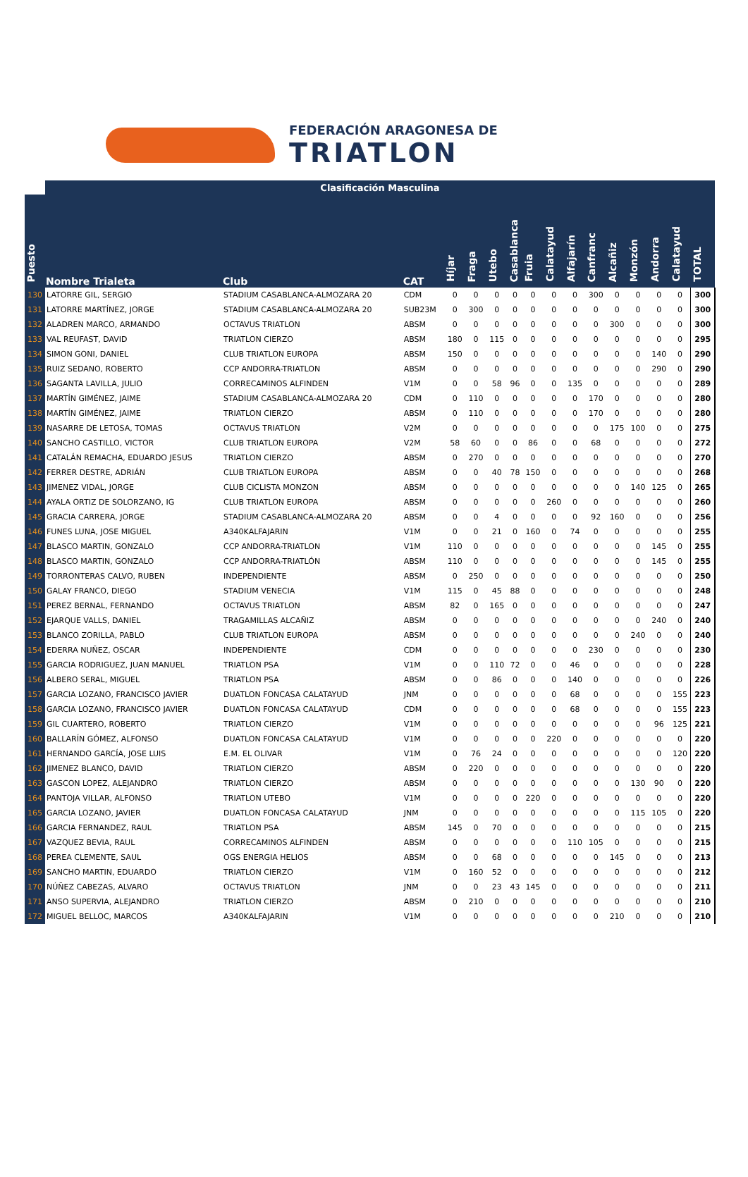FEDERACIÓN ARAGONESA DE
TRIATLON
| | Clasificación Masculina | | | | | | | | | | | | | | | |
| --- | --- | --- | --- | --- | --- | --- | --- | --- | --- | --- | --- | --- | --- | --- | --- | --- |
| Puesto | Nombre Trialeta | Club | CAT | Híjar | Fraga | Utebo | Casablanca | Fruia | Calatayud | Alfajarín | Canfranc | Alcañiz | Monzón | Andorra | Calatayud | TOTAL |
| 130 | LATORRE GIL, SERGIO | STADIUM CASABLANCA-ALMOZARA 20 | CDM | 0 | 0 | 0 | 0 | 0 | 0 | 0 | 300 | 0 | 0 | 0 | 0 | 300 |
| 131 | LATORRE MARTÍNEZ, JORGE | STADIUM CASABLANCA-ALMOZARA 20 | SUB23M | 0 | 300 | 0 | 0 | 0 | 0 | 0 | 0 | 0 | 0 | 0 | 0 | 300 |
| 132 | ALADREN MARCO, ARMANDO | OCTAVUS TRIATLON | ABSM | 0 | 0 | 0 | 0 | 0 | 0 | 0 | 0 | 300 | 0 | 0 | 0 | 300 |
| 133 | VAL REUFAST, DAVID | TRIATLON CIERZO | ABSM | 180 | 0 | 115 | 0 | 0 | 0 | 0 | 0 | 0 | 0 | 0 | 0 | 295 |
| 134 | SIMON GONI, DANIEL | CLUB TRIATLON EUROPA | ABSM | 150 | 0 | 0 | 0 | 0 | 0 | 0 | 0 | 0 | 0 | 140 | 0 | 290 |
| 135 | RUIZ SEDANO, ROBERTO | CCP ANDORRA-TRIATLON | ABSM | 0 | 0 | 0 | 0 | 0 | 0 | 0 | 0 | 0 | 0 | 290 | 0 | 290 |
| 136 | SAGANTA LAVILLA, JULIO | CORRECAMINOS ALFINDEN | V1M | 0 | 0 | 58 | 96 | 0 | 0 | 135 | 0 | 0 | 0 | 0 | 0 | 289 |
| 137 | MARTÍN GIMÉNEZ, JAIME | STADIUM CASABLANCA-ALMOZARA 20 | CDM | 0 | 110 | 0 | 0 | 0 | 0 | 0 | 170 | 0 | 0 | 0 | 0 | 280 |
| 138 | MARTÍN GIMÉNEZ, JAIME | TRIATLON CIERZO | ABSM | 0 | 110 | 0 | 0 | 0 | 0 | 0 | 170 | 0 | 0 | 0 | 0 | 280 |
| 139 | NASARRE DE LETOSA, TOMAS | OCTAVUS TRIATLON | V2M | 0 | 0 | 0 | 0 | 0 | 0 | 0 | 0 | 175 | 100 | 0 | 0 | 275 |
| 140 | SANCHO CASTILLO, VICTOR | CLUB TRIATLON EUROPA | V2M | 58 | 60 | 0 | 0 | 86 | 0 | 0 | 68 | 0 | 0 | 0 | 0 | 272 |
| 141 | CATALÁN REMACHA, EDUARDO JESUS | TRIATLON CIERZO | ABSM | 0 | 270 | 0 | 0 | 0 | 0 | 0 | 0 | 0 | 0 | 0 | 0 | 270 |
| 142 | FERRER DESTRE, ADRIÁN | CLUB TRIATLON EUROPA | ABSM | 0 | 0 | 40 | 78 | 150 | 0 | 0 | 0 | 0 | 0 | 0 | 0 | 268 |
| 143 | JIMENEZ VIDAL, JORGE | CLUB CICLISTA MONZON | ABSM | 0 | 0 | 0 | 0 | 0 | 0 | 0 | 0 | 0 | 140 | 125 | 0 | 265 |
| 144 | AYALA ORTIZ DE SOLORZANO, IG | CLUB TRIATLON EUROPA | ABSM | 0 | 0 | 0 | 0 | 0 | 260 | 0 | 0 | 0 | 0 | 0 | 0 | 260 |
| 145 | GRACIA CARRERA, JORGE | STADIUM CASABLANCA-ALMOZARA 20 | ABSM | 0 | 0 | 4 | 0 | 0 | 0 | 0 | 92 | 160 | 0 | 0 | 0 | 256 |
| 146 | FUNES LUNA, JOSE MIGUEL | A340KALFAJARIN | V1M | 0 | 0 | 21 | 0 | 160 | 0 | 74 | 0 | 0 | 0 | 0 | 0 | 255 |
| 147 | BLASCO MARTIN, GONZALO | CCP ANDORRA-TRIATLON | V1M | 110 | 0 | 0 | 0 | 0 | 0 | 0 | 0 | 0 | 0 | 145 | 0 | 255 |
| 148 | BLASCO MARTIN, GONZALO | CCP ANDORRA-TRIATLÓN | ABSM | 110 | 0 | 0 | 0 | 0 | 0 | 0 | 0 | 0 | 0 | 145 | 0 | 255 |
| 149 | TORRONTERAS CALVO, RUBEN | INDEPENDIENTE | ABSM | 0 | 250 | 0 | 0 | 0 | 0 | 0 | 0 | 0 | 0 | 0 | 0 | 250 |
| 150 | GALAY FRANCO, DIEGO | STADIUM VENECIA | V1M | 115 | 0 | 45 | 88 | 0 | 0 | 0 | 0 | 0 | 0 | 0 | 0 | 248 |
| 151 | PEREZ BERNAL, FERNANDO | OCTAVUS TRIATLON | ABSM | 82 | 0 | 165 | 0 | 0 | 0 | 0 | 0 | 0 | 0 | 0 | 0 | 247 |
| 152 | EJARQUE VALLS, DANIEL | TRAGAMILLAS ALCAÑIZ | ABSM | 0 | 0 | 0 | 0 | 0 | 0 | 0 | 0 | 0 | 0 | 240 | 0 | 240 |
| 153 | BLANCO ZORILLA, PABLO | CLUB TRIATLON EUROPA | ABSM | 0 | 0 | 0 | 0 | 0 | 0 | 0 | 0 | 0 | 240 | 0 | 0 | 240 |
| 154 | EDERRA NUÑEZ, OSCAR | INDEPENDIENTE | CDM | 0 | 0 | 0 | 0 | 0 | 0 | 0 | 230 | 0 | 0 | 0 | 0 | 230 |
| 155 | GARCIA RODRIGUEZ, JUAN MANUEL | TRIATLON PSA | V1M | 0 | 0 | 110 | 72 | 0 | 0 | 46 | 0 | 0 | 0 | 0 | 0 | 228 |
| 156 | ALBERO SERAL, MIGUEL | TRIATLON PSA | ABSM | 0 | 0 | 86 | 0 | 0 | 0 | 140 | 0 | 0 | 0 | 0 | 0 | 226 |
| 157 | GARCIA LOZANO, FRANCISCO JAVIER | DUATLON FONCASA CALATAYUD | JNM | 0 | 0 | 0 | 0 | 0 | 0 | 68 | 0 | 0 | 0 | 0 | 155 | 223 |
| 158 | GARCIA LOZANO, FRANCISCO JAVIER | DUATLON FONCASA CALATAYUD | CDM | 0 | 0 | 0 | 0 | 0 | 0 | 68 | 0 | 0 | 0 | 0 | 155 | 223 |
| 159 | GIL CUARTERO, ROBERTO | TRIATLON CIERZO | V1M | 0 | 0 | 0 | 0 | 0 | 0 | 0 | 0 | 0 | 0 | 96 | 125 | 221 |
| 160 | BALLARÍN GÓMEZ, ALFONSO | DUATLON FONCASA CALATAYUD | V1M | 0 | 0 | 0 | 0 | 0 | 220 | 0 | 0 | 0 | 0 | 0 | 0 | 220 |
| 161 | HERNANDO GARCÍA, JOSE LUIS | E.M. EL OLIVAR | V1M | 0 | 76 | 24 | 0 | 0 | 0 | 0 | 0 | 0 | 0 | 0 | 120 | 220 |
| 162 | JIMENEZ BLANCO, DAVID | TRIATLON CIERZO | ABSM | 0 | 220 | 0 | 0 | 0 | 0 | 0 | 0 | 0 | 0 | 0 | 0 | 220 |
| 163 | GASCON LOPEZ, ALEJANDRO | TRIATLON CIERZO | ABSM | 0 | 0 | 0 | 0 | 0 | 0 | 0 | 0 | 0 | 130 | 90 | 0 | 220 |
| 164 | PANTOJA VILLAR, ALFONSO | TRIATLON UTEBO | V1M | 0 | 0 | 0 | 0 | 220 | 0 | 0 | 0 | 0 | 0 | 0 | 0 | 220 |
| 165 | GARCIA LOZANO, JAVIER | DUATLON FONCASA CALATAYUD | JNM | 0 | 0 | 0 | 0 | 0 | 0 | 0 | 0 | 0 | 115 | 105 | 0 | 220 |
| 166 | GARCIA FERNANDEZ, RAUL | TRIATLON PSA | ABSM | 145 | 0 | 70 | 0 | 0 | 0 | 0 | 0 | 0 | 0 | 0 | 0 | 215 |
| 167 | VAZQUEZ BEVIA, RAUL | CORRECAMINOS ALFINDEN | ABSM | 0 | 0 | 0 | 0 | 0 | 0 | 110 | 105 | 0 | 0 | 0 | 0 | 215 |
| 168 | PEREA CLEMENTE, SAUL | OGS ENERGIA HELIOS | ABSM | 0 | 0 | 68 | 0 | 0 | 0 | 0 | 0 | 145 | 0 | 0 | 0 | 213 |
| 169 | SANCHO MARTIN, EDUARDO | TRIATLON CIERZO | V1M | 0 | 160 | 52 | 0 | 0 | 0 | 0 | 0 | 0 | 0 | 0 | 0 | 212 |
| 170 | NÚÑEZ CABEZAS, ALVARO | OCTAVUS TRIATLON | JNM | 0 | 0 | 23 | 43 | 145 | 0 | 0 | 0 | 0 | 0 | 0 | 0 | 211 |
| 171 | ANSO SUPERVIA, ALEJANDRO | TRIATLON CIERZO | ABSM | 0 | 210 | 0 | 0 | 0 | 0 | 0 | 0 | 0 | 0 | 0 | 0 | 210 |
| 172 | MIGUEL BELLOC, MARCOS | A340KALFAJARIN | V1M | 0 | 0 | 0 | 0 | 0 | 0 | 0 | 0 | 210 | 0 | 0 | 0 | 210 |